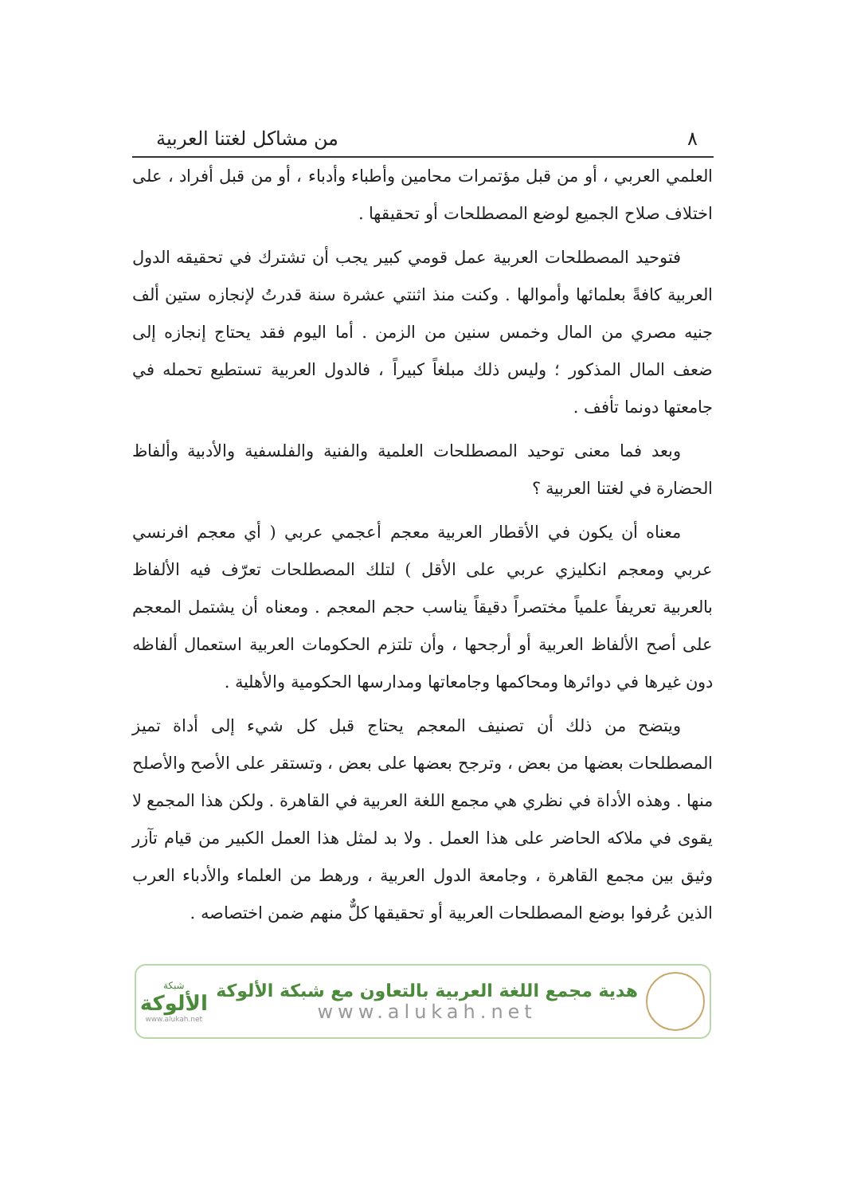٨ من مشاكل لغتنا العربية
العلمي العربي ، أو من قبل مؤتمرات محامين وأطباء وأدباء ، أو من قبل أفراد ، على اختلاف صلاح الجميع لوضع المصطلحات أو تحقيقها .
فتوحيد المصطلحات العربية عمل قومي كبير يجب أن تشترك في تحقيقه الدول العربية كافةً بعلمائها وأموالها . وكنت منذ اثنتي عشرة سنة قدرتُ لإنجازه ستين ألف جنيه مصري من المال وخمس سنين من الزمن . أما اليوم فقد يحتاج إنجازه إلى ضعف المال المذكور ؛ وليس ذلك مبلغاً كبيراً ، فالدول العربية تستطيع تحمله في جامعتها دونما تأفف .
وبعد فما معنى توحيد المصطلحات العلمية والفنية والفلسفية والأدبية وألفاظ الحضارة في لغتنا العربية ؟
معناه أن يكون في الأقطار العربية معجم أعجمي عربي ( أي معجم افرنسي عربي ومعجم انكليزي عربي على الأقل ) لتلك المصطلحات تعرّف فيه الألفاظ بالعربية تعريفاً علمياً مختصراً دقيقاً يناسب حجم المعجم . ومعناه أن يشتمل المعجم على أصح الألفاظ العربية أو أرجحها ، وأن تلتزم الحكومات العربية استعمال ألفاظه دون غيرها في دوائرها ومحاكمها وجامعاتها ومدارسها الحكومية والأهلية .
ويتضح من ذلك أن تصنيف المعجم يحتاج قبل كل شيء إلى أداة تميز المصطلحات بعضها من بعض ، وترجح بعضها على بعض ، وتستقر على الأصح والأصلح منها . وهذه الأداة في نظري هي مجمع اللغة العربية في القاهرة . ولكن هذا المجمع لا يقوى في ملاكه الحاضر على هذا العمل . ولا بد لمثل هذا العمل الكبير من قيام تآزر وثيق بين مجمع القاهرة ، وجامعة الدول العربية ، ورهط من العلماء والأدباء العرب الذين عُرفوا بوضع المصطلحات العربية أو تحقيقها كلٌّ منهم ضمن اختصاصه .
هدية مجمع اللغة العربية بالتعاون مع شبكة الألوكة
www.alukah.net
شبكة
الألوكة
www.alukah.net